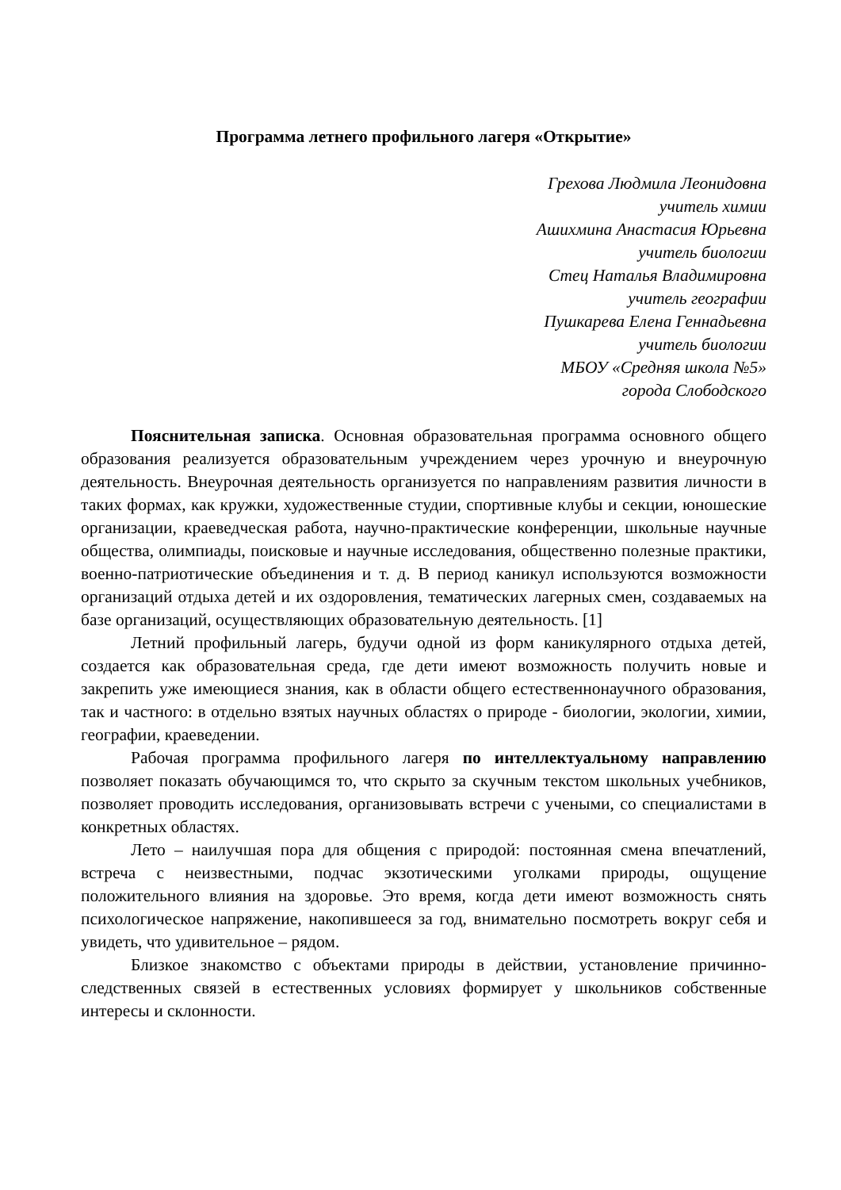Программа летнего профильного лагеря «Открытие»
Грехова Людмила Леонидовна
учитель химии
Ашихмина Анастасия Юрьевна
учитель биологии
Стец Наталья Владимировна
учитель географии
Пушкарева Елена Геннадьевна
учитель биологии
МБОУ «Средняя школа №5»
города Слободского
Пояснительная записка. Основная образовательная программа основного общего образования реализуется образовательным учреждением через урочную и внеурочную деятельность. Внеурочная деятельность организуется по направлениям развития личности в таких формах, как кружки, художественные студии, спортивные клубы и секции, юношеские организации, краеведческая работа, научно-практические конференции, школьные научные общества, олимпиады, поисковые и научные исследования, общественно полезные практики, военно-патриотические объединения и т. д. В период каникул используются возможности организаций отдыха детей и их оздоровления, тематических лагерных смен, создаваемых на базе организаций, осуществляющих образовательную деятельность. [1]
Летний профильный лагерь, будучи одной из форм каникулярного отдыха детей, создается как образовательная среда, где дети имеют возможность получить новые и закрепить уже имеющиеся знания, как в области общего естественнонаучного образования, так и частного: в отдельно взятых научных областях о природе - биологии, экологии, химии, географии, краеведении.
Рабочая программа профильного лагеря по интеллектуальному направлению позволяет показать обучающимся то, что скрыто за скучным текстом школьных учебников, позволяет проводить исследования, организовывать встречи с учеными, со специалистами в конкретных областях.
Лето – наилучшая пора для общения с природой: постоянная смена впечатлений, встреча с неизвестными, подчас экзотическими уголками природы, ощущение положительного влияния на здоровье. Это время, когда дети имеют возможность снять психологическое напряжение, накопившееся за год, внимательно посмотреть вокруг себя и увидеть, что удивительное – рядом.
Близкое знакомство с объектами природы в действии, установление причинно-следственных связей в естественных условиях формирует у школьников собственные интересы и склонности.